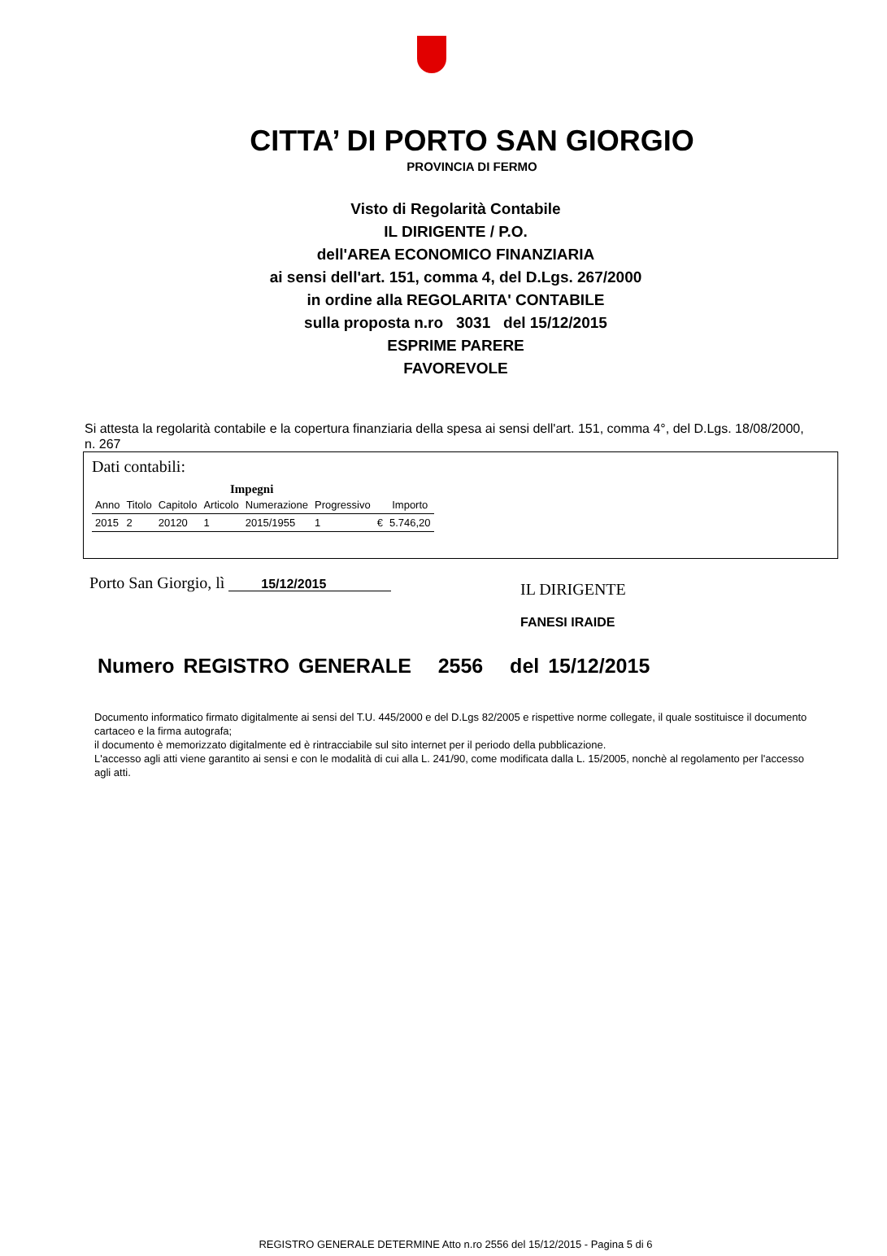CITTA’ DI PORTO SAN GIORGIO
PROVINCIA DI FERMO
Visto di Regolarità Contabile
IL DIRIGENTE / P.O.
dell'AREA ECONOMICO FINANZIARIA
ai sensi dell'art. 151, comma 4, del D.Lgs. 267/2000
in ordine alla REGOLARITA' CONTABILE
sulla proposta n.ro 3031 del 15/12/2015
ESPRIME PARERE
FAVOREVOLE
Si attesta la regolarità contabile e la copertura finanziaria della spesa ai sensi dell'art. 151, comma 4°, del D.Lgs. 18/08/2000, n. 267
Dati contabili:
Impegni
| Anno | Titolo | Capitolo | Articolo | Numerazione | Progressivo | | Importo |
| --- | --- | --- | --- | --- | --- | --- | --- |
| 2015 | 2 | 20120 | 1 | 2015/1955 | 1 | € | 5.746,20 |
Porto San Giorgio, lì 15/12/2015
IL DIRIGENTE
FANESI IRAIDE
Numero REGISTRO GENERALE 2556 del 15/12/2015
Documento informatico firmato digitalmente ai sensi del T.U. 445/2000 e del D.Lgs 82/2005 e rispettive norme collegate, il quale sostituisce il documento cartaceo e la firma autografa;
il documento è memorizzato digitalmente ed è rintracciabile sul sito internet per il periodo della pubblicazione.
L'accesso agli atti viene garantito ai sensi e con le modalità di cui alla L. 241/90, come modificata dalla L. 15/2005, nonchè al regolamento per l'accesso agli atti.
REGISTRO GENERALE DETERMINE Atto n.ro 2556 del 15/12/2015 - Pagina 5 di 6